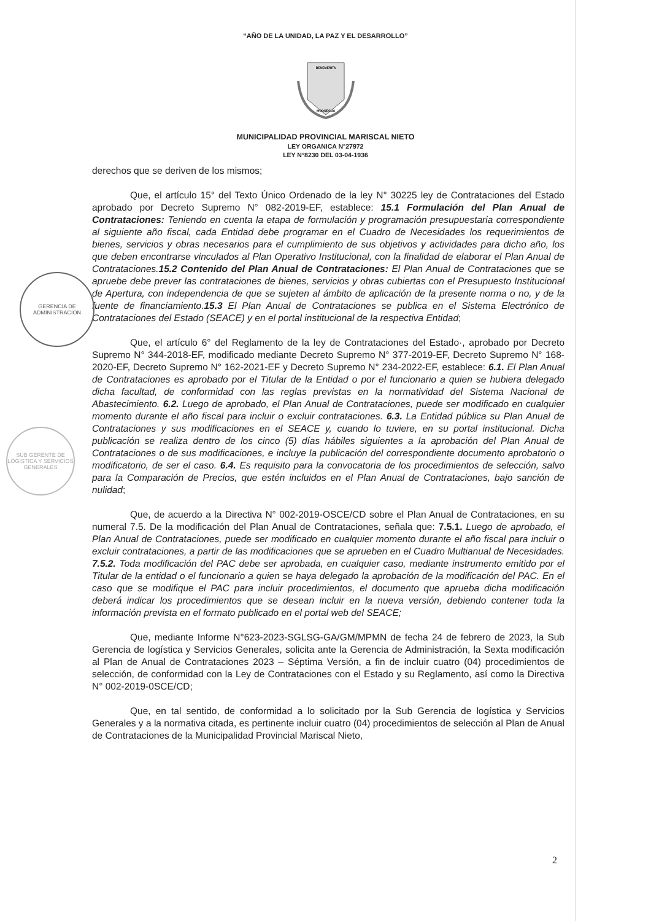GERENCIA DE
ADMINISTRACION
SUB GERENTE DE LOGISTICA Y SERVICIOS GENERALES
“AÑO DE LA UNIDAD, LA PAZ Y EL DESARROLLO”
BENEMERITA
MOQUEGUA
MUNICIPALIDAD PROVINCIAL MARISCAL NIETO
LEY ORGANICA N°27972
LEY N°8230 DEL 03-04-1936
derechos que se deriven de los mismos;
Que, el artículo 15° del Texto Único Ordenado de la ley N° 30225 ley de Contrataciones del Estado aprobado por Decreto Supremo N° 082-2019-EF, establece: 15.1 Formulación del Plan Anual de Contrataciones: Teniendo en cuenta la etapa de formulación y programación presupuestaria correspondiente al siguiente año fiscal, cada Entidad debe programar en el Cuadro de Necesidades los requerimientos de bienes, servicios y obras necesarios para el cumplimiento de sus objetivos y actividades para dicho año, los que deben encontrarse vinculados al Plan Operativo Institucional, con la finalidad de elaborar el Plan Anual de Contrataciones.15.2 Contenido del Plan Anual de Contrataciones: El Plan Anual de Contrataciones que se apruebe debe prever las contrataciones de bienes, servicios y obras cubiertas con el Presupuesto Institucional de Apertura, con independencia de que se sujeten al ámbito de aplicación de la presente norma o no, y de la fuente de financiamiento.15.3 El Plan Anual de Contrataciones se publica en el Sistema Electrónico de Contrataciones del Estado (SEACE) y en el portal institucional de la respectiva Entidad;
Que, el artículo 6° del Reglamento de la ley de Contrataciones del Estado·, aprobado por Decreto Supremo N° 344-2018-EF, modificado mediante Decreto Supremo N° 377-2019-EF, Decreto Supremo N° 168-2020-EF, Decreto Supremo N° 162-2021-EF y Decreto Supremo N° 234-2022-EF, establece: 6.1. El Plan Anual de Contrataciones es aprobado por el Titular de la Entidad o por el funcionario a quien se hubiera delegado dicha facultad, de conformidad con las reglas previstas en la normatividad del Sistema Nacional de Abastecimiento. 6.2. Luego de aprobado, el Plan Anual de Contrataciones, puede ser modificado en cualquier momento durante el año fiscal para incluir o excluir contrataciones. 6.3. La Entidad pública su Plan Anual de Contrataciones y sus modificaciones en el SEACE y, cuando lo tuviere, en su portal institucional. Dicha publicación se realiza dentro de los cinco (5) días hábiles siguientes a la aprobación del Plan Anual de Contrataciones o de sus modificaciones, e incluye la publicación del correspondiente documento aprobatorio o modificatorio, de ser el caso. 6.4. Es requisito para la convocatoria de los procedimientos de selección, salvo para la Comparación de Precios, que estén incluidos en el Plan Anual de Contrataciones, bajo sanción de nulidad;
Que, de acuerdo a la Directiva N° 002-2019-OSCE/CD sobre el Plan Anual de Contrataciones, en su numeral 7.5. De la modificación del Plan Anual de Contrataciones, señala que: 7.5.1. Luego de aprobado, el Plan Anual de Contrataciones, puede ser modificado en cualquier momento durante el año fiscal para incluir o excluir contrataciones, a partir de las modificaciones que se aprueben en el Cuadro Multianual de Necesidades. 7.5.2. Toda modificación del PAC debe ser aprobada, en cualquier caso, mediante instrumento emitido por el Titular de la entidad o el funcionario a quien se haya delegado la aprobación de la modificación del PAC. En el caso que se modifique el PAC para incluir procedimientos, el documento que aprueba dicha modificación deberá indicar los procedimientos que se desean incluir en la nueva versión, debiendo contener toda la información prevista en el formato publicado en el portal web del SEACE;
Que, mediante Informe N°623-2023-SGLSG-GA/GM/MPMN de fecha 24 de febrero de 2023, la Sub Gerencia de logística y Servicios Generales, solicita ante la Gerencia de Administración, la Sexta modificación al Plan de Anual de Contrataciones 2023 – Séptima Versión, a fin de incluir cuatro (04) procedimientos de selección, de conformidad con la Ley de Contrataciones con el Estado y su Reglamento, así como la Directiva N° 002-2019-0SCE/CD;
Que, en tal sentido, de conformidad a lo solicitado por la Sub Gerencia de logística y Servicios Generales y a la normativa citada, es pertinente incluir cuatro (04) procedimientos de selección al Plan de Anual de Contrataciones de la Municipalidad Provincial Mariscal Nieto,
2